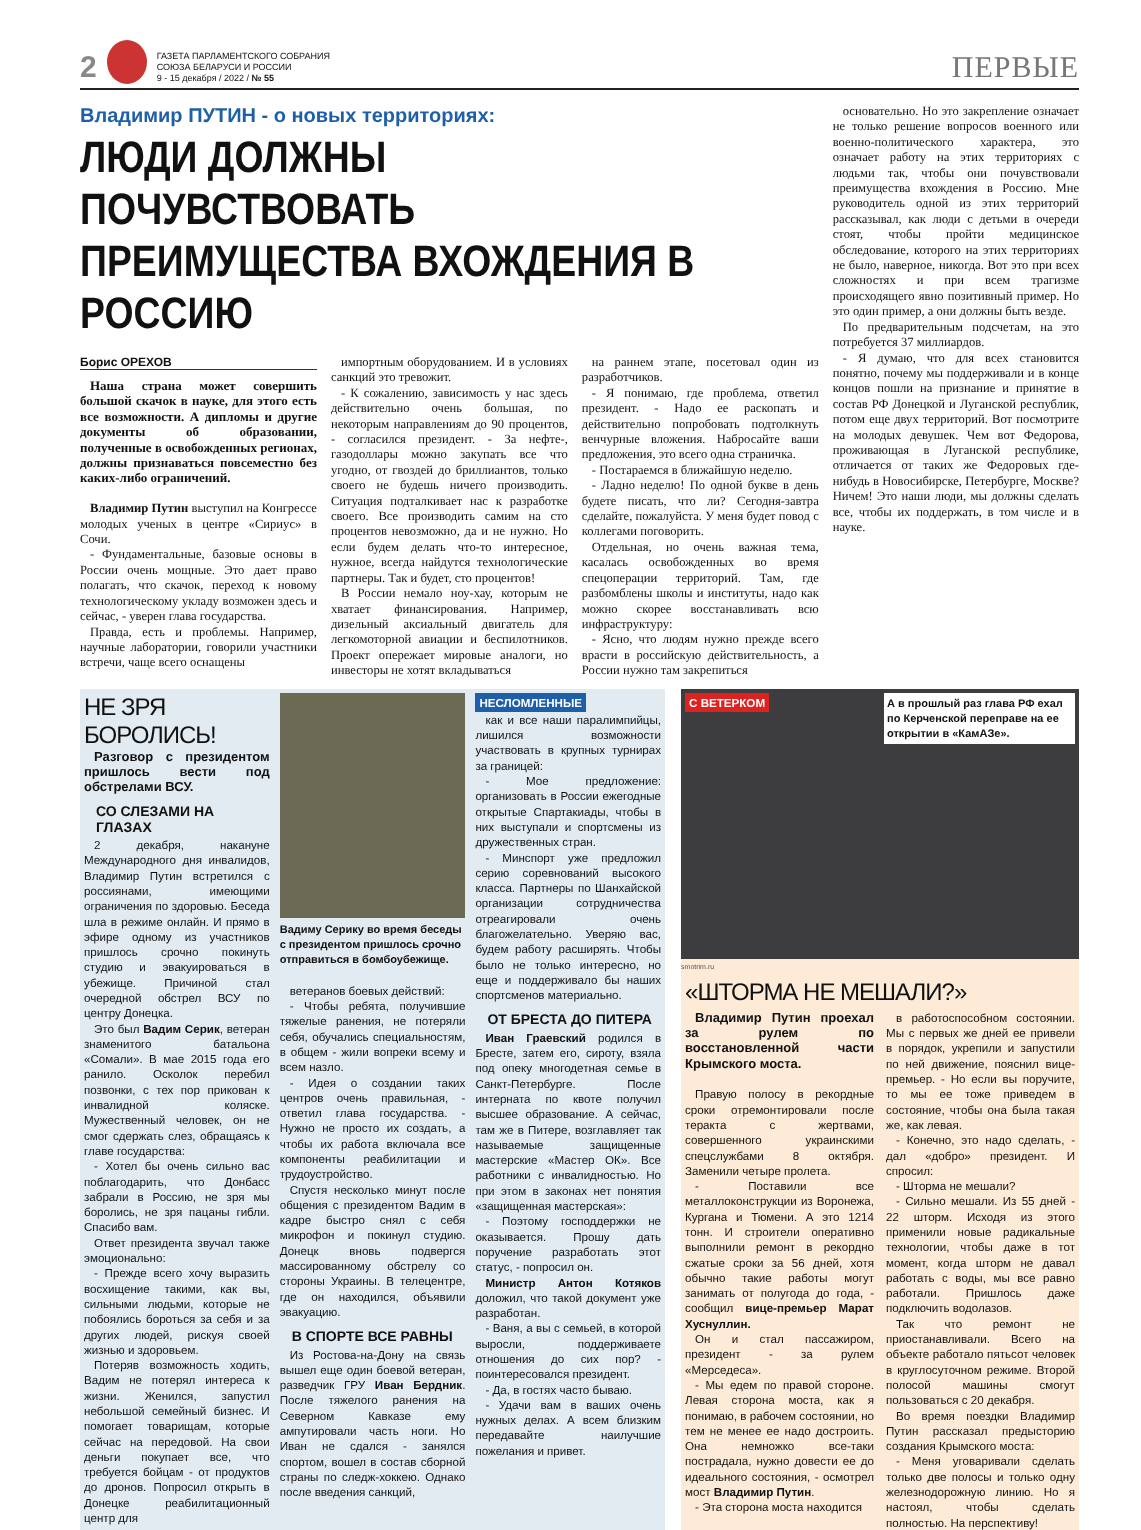2
ГАЗЕТА ПАРЛАМЕНТСКОГО СОБРАНИЯ
СОЮЗА БЕЛАРУСИ И РОССИИ
9 - 15 декабря / 2022 / № 55
ПЕРВЫЕ
Владимир ПУТИН - о новых территориях:
ЛЮДИ ДОЛЖНЫ ПОЧУВСТВОВАТЬ ПРЕИМУЩЕСТВА ВХОЖДЕНИЯ В РОССИЮ
Борис ОРЕХОВ
Наша страна может совершить большой скачок в науке, для этого есть все возможности. А дипломы и другие документы об образовании, полученные в освобожденных регионах, должны признаваться повсеместно без каких-либо ограничений.
Владимир Путин выступил на Конгрессе молодых ученых в центре «Сириус» в Сочи.
- Фундаментальные, базовые основы в России очень мощные. Это дает право полагать, что скачок, переход к новому технологическому укладу возможен здесь и сейчас, - уверен глава государства.
Правда, есть и проблемы. Например, научные лаборатории, говорили участники встречи, чаще всего оснащены
импортным оборудованием. И в условиях санкций это тревожит.
- К сожалению, зависимость у нас здесь действительно очень большая, по некоторым направлениям до 90 процентов, - согласился президент. - За нефте-, газодоллары можно закупать все что угодно, от гвоздей до бриллиантов, только своего не будешь ничего производить. Ситуация подталкивает нас к разработке своего. Все производить самим на сто процентов невозможно, да и не нужно. Но если будем делать что-то интересное, нужное, всегда найдутся технологические партнеры. Так и будет, сто процентов!
В России немало ноу-хау, которым не хватает финансирования. Например, дизельный аксиальный двигатель для легкомоторной авиации и беспилотников. Проект опережает мировые аналоги, но инвесторы не хотят вкладываться
на раннем этапе, посетовал один из разработчиков.
- Я понимаю, где проблема, ответил президент. - Надо ее раскопать и действительно попробовать подтолкнуть венчурные вложения. Набросайте ваши предложения, это всего одна страничка.
- Постараемся в ближайшую неделю.
- Ладно неделю! По одной букве в день будете писать, что ли? Сегодня-завтра сделайте, пожалуйста. У меня будет повод с коллегами поговорить.
Отдельная, но очень важная тема, касалась освобожденных во время спецоперации территорий. Там, где разбомблены школы и институты, надо как можно скорее восстанавливать всю инфраструктуру:
- Ясно, что людям нужно прежде всего врасти в российскую действительность, а России нужно там закрепиться
основательно. Но это закрепление означает не только решение вопросов военного или военно-политического характера, это означает работу на этих территориях с людьми так, чтобы они почувствовали преимущества вхождения в Россию. Мне руководитель одной из этих территорий рассказывал, как люди с детьми в очереди стоят, чтобы пройти медицинское обследование, которого на этих территориях не было, наверное, никогда. Вот это при всех сложностях и при всем трагизме происходящего явно позитивный пример. Но это один пример, а они должны быть везде.
По предварительным подсчетам, на это потребуется 37 миллиардов.
- Я думаю, что для всех становится понятно, почему мы поддерживали и в конце концов пошли на признание и принятие в состав РФ Донецкой и Луганской республик, потом еще двух территорий. Вот посмотрите на молодых девушек. Чем вот Федорова, проживающая в Луганской республике, отличается от таких же Федоровых где-нибудь в Новосибирске, Петербурге, Москве? Ничем! Это наши люди, мы должны сделать все, чтобы их поддержать, в том числе и в науке.
НЕ ЗРЯ БОРОЛИСЬ!
Разговор с президентом пришлось вести под обстрелами ВСУ.
СО СЛЕЗАМИ НА ГЛАЗАХ
2 декабря, накануне Международного дня инвалидов, Владимир Путин встретился с россиянами, имеющими ограничения по здоровью. Беседа шла в режиме онлайн. И прямо в эфире одному из участников пришлось срочно покинуть студию и эвакуироваться в убежище. Причиной стал очередной обстрел ВСУ по центру Донецка.
Это был Вадим Серик, ветеран знаменитого батальона «Сомали». В мае 2015 года его ранило. Осколок перебил позвонки, с тех пор прикован к инвалидной коляске. Мужественный человек, он не смог сдержать слез, обращаясь к главе государства:
- Хотел бы очень сильно вас поблагодарить, что Донбасс забрали в Россию, не зря мы боролись, не зря пацаны гибли. Спасибо вам.
Ответ президента звучал также эмоционально:
- Прежде всего хочу выразить восхищение такими, как вы, сильными людьми, которые не побоялись бороться за себя и за других людей, рискуя своей жизнью и здоровьем.
Потеряв возможность ходить, Вадим не потерял интереса к жизни. Женился, запустил небольшой семейный бизнес. И помогает товарищам, которые сейчас на передовой. На свои деньги покупает все, что требуется бойцам - от продуктов до дронов. Попросил открыть в Донецке реабилитационный центр для
Вадиму Серику во время беседы с президентом пришлось срочно отправиться в бомбоубежище.
ветеранов боевых действий:
- Чтобы ребята, получившие тяжелые ранения, не потеряли себя, обучались специальностям, в общем - жили вопреки всему и всем назло.
- Идея о создании таких центров очень правильная, - ответил глава государства. - Нужно не просто их создать, а чтобы их работа включала все компоненты реабилитации и трудоустройство.
Спустя несколько минут после общения с президентом Вадим в кадре быстро снял с себя микрофон и покинул студию. Донецк вновь подвергся массированному обстрелу со стороны Украины. В телецентре, где он находился, объявили эвакуацию.
В СПОРТЕ ВСЕ РАВНЫ
Из Ростова-на-Дону на связь вышел еще один боевой ветеран, разведчик ГРУ Иван Бердник. После тяжелого ранения на Северном Кавказе ему ампутировали часть ноги. Но Иван не сдался - занялся спортом, вошел в состав сборной страны по следж-хоккею. Однако после введения санкций,
НЕСЛОМЛЕННЫЕ
как и все наши паралимпийцы, лишился возможности участвовать в крупных турнирах за границей:
- Мое предложение: организовать в России ежегодные открытые Спартакиады, чтобы в них выступали и спортсмены из дружественных стран.
- Минспорт уже предложил серию соревнований высокого класса. Партнеры по Шанхайской организации сотрудничества отреагировали очень благожелательно. Уверяю вас, будем работу расширять. Чтобы было не только интересно, но еще и поддерживало бы наших спортсменов материально.
ОТ БРЕСТА ДО ПИТЕРА
Иван Граевский родился в Бресте, затем его, сироту, взяла под опеку многодетная семье в Санкт-Петербурге. После интерната по квоте получил высшее образование. А сейчас, там же в Питере, возглавляет так называемые защищенные мастерские «Мастер ОК». Все работники с инвалидностью. Но при этом в законах нет понятия «защищенная мастерская»:
- Поэтому господдержки не оказывается. Прошу дать поручение разработать этот статус, - попросил он.
Министр Антон Котяков доложил, что такой документ уже разработан.
- Ваня, а вы с семьей, в которой выросли, поддерживаете отношения до сих пор? - поинтересовался президент.
- Да, в гостях часто бываю.
- Удачи вам в ваших очень нужных делах. А всем близким передавайте наилучшие пожелания и привет.
С ВЕТЕРКОМ
А в прошлый раз глава РФ ехал по Керченской переправе на ее открытии в «КамАЗе».
smotrim.ru
«ШТОРМА НЕ МЕШАЛИ?»
Владимир Путин проехал за рулем по восстановленной части Крымского моста.
Правую полосу в рекордные сроки отремонтировали после теракта с жертвами, совершенного украинскими спецслужбами 8 октября. Заменили четыре пролета.
- Поставили все металлоконструкции из Воронежа, Кургана и Тюмени. А это 1214 тонн. И строители оперативно выполнили ремонт в рекордно сжатые сроки за 56 дней, хотя обычно такие работы могут занимать от полугода до года, - сообщил вице-премьер Марат Хуснуллин.
Он и стал пассажиром, президент - за рулем «Мерседеса».
- Мы едем по правой стороне. Левая сторона моста, как я понимаю, в рабочем состоянии, но тем не менее ее надо достроить. Она немножко все-таки пострадала, нужно довести ее до идеального состояния, - осмотрел мост Владимир Путин.
- Эта сторона моста находится
в работоспособном состоянии. Мы с первых же дней ее привели в порядок, укрепили и запустили по ней движение, пояснил вице-премьер. - Но если вы поручите, то мы ее тоже приведем в состояние, чтобы она была такая же, как левая.
- Конечно, это надо сделать, - дал «добро» президент. И спросил:
- Шторма не мешали?
- Сильно мешали. Из 55 дней - 22 шторм. Исходя из этого применили новые радикальные технологии, чтобы даже в тот момент, когда шторм не давал работать с воды, мы все равно работали. Пришлось даже подключить водолазов.
Так что ремонт не приостанавливали. Всего на объекте работало пятьсот человек в круглосуточном режиме. Второй полосой машины смогут пользоваться с 20 декабря.
Во время поездки Владимир Путин рассказал предысторию создания Крымского моста:
- Меня уговаривали сделать только две полосы и только одну железнодорожную линию. Но я настоял, чтобы сделать полностью. На перспективу!